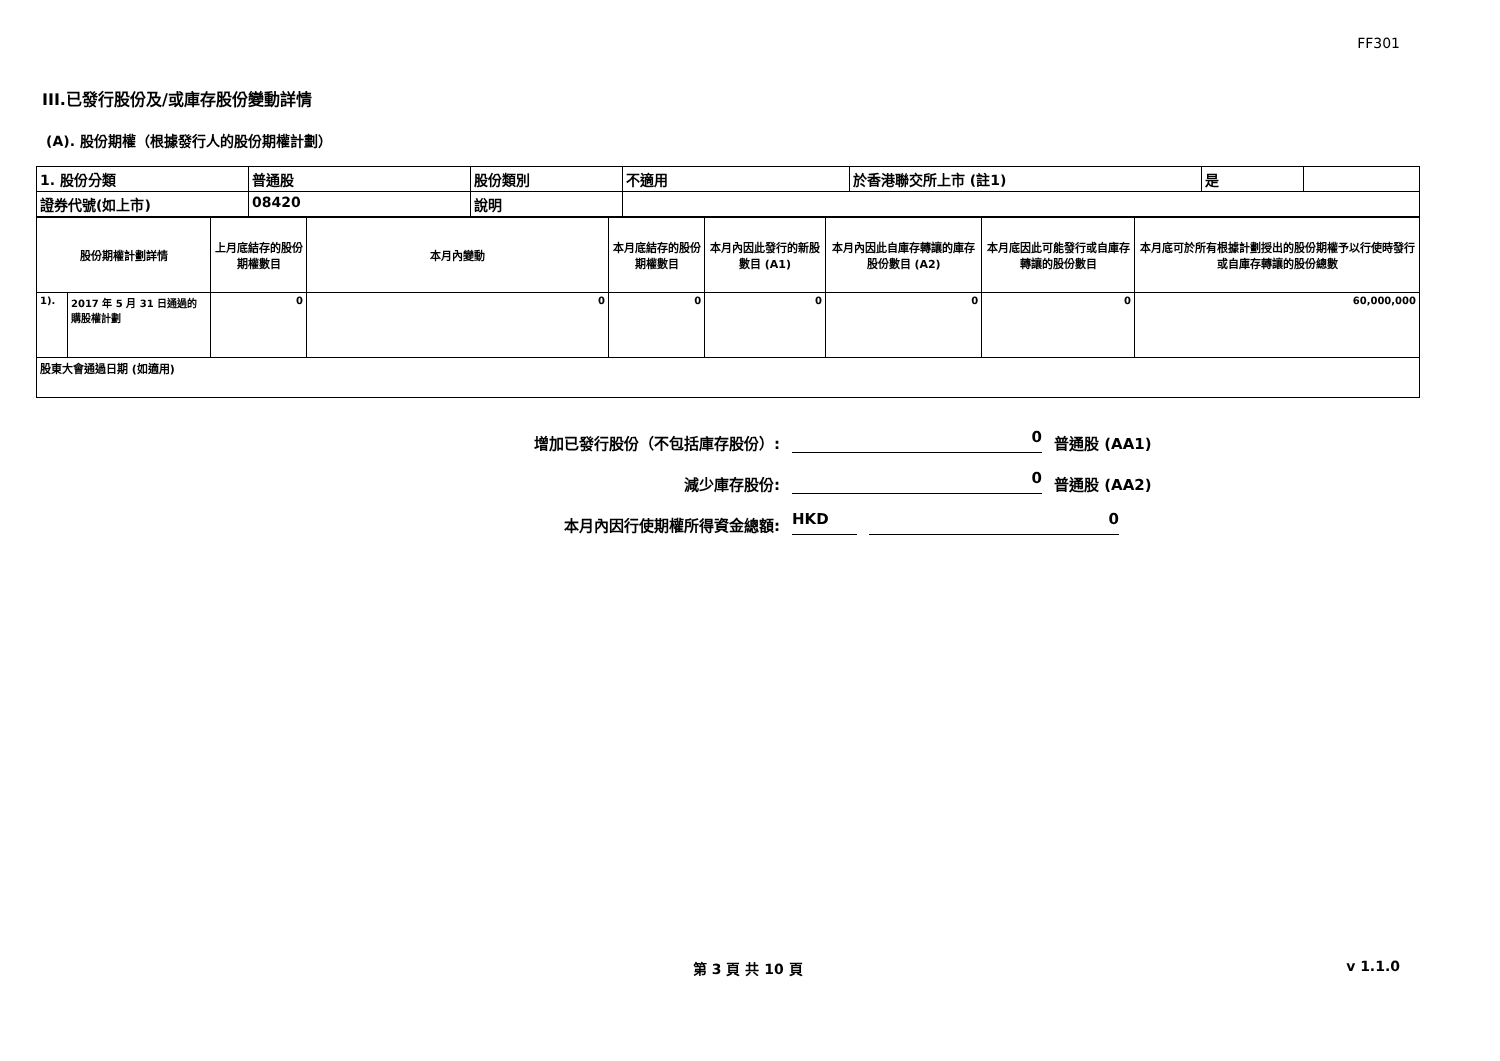FF301
III.已發行股份及/或庫存股份變動詳情
(A). 股份期權（根據發行人的股份期權計劃）
| 1. 股份分類 | 普通股 | 股份類別 | 不適用 | 於香港聯交所上市 (註1) | 是 | |
| 證券代號(如上市) | 08420 | 說明 | | | | |
| 股份期權計劃詳情 | | 上月底結存的股份期權數目 | 本月內變動 | 本月底結存的股份期權數目 | 本月內因此發行的新股數目 (A1) | 本月內因此自庫存轉讓的庫存股份數目 (A2) | 本月底因此可能發行或自庫存轉讓的股份數目 | 本月底可於所有根據計劃授出的股份期權予以行使時發行或自庫存轉讓的股份總數 |
| --- | --- | --- | --- | --- | --- | --- | --- | --- |
| 1). | 2017 年 5 月 31 日通過的購股權計劃 | 0 | 0 | 0 | 0 | 0 | 0 | 60,000,000 |
| 股東大會通過日期 (如適用) | | | | | | | | |
增加已發行股份（不包括庫存股份）: 0 普通股 (AA1)
減少庫存股份: 0 普通股 (AA2)
本月內因行使期權所得資金總額: HKD 0
第 3 頁 共 10 頁 v 1.1.0